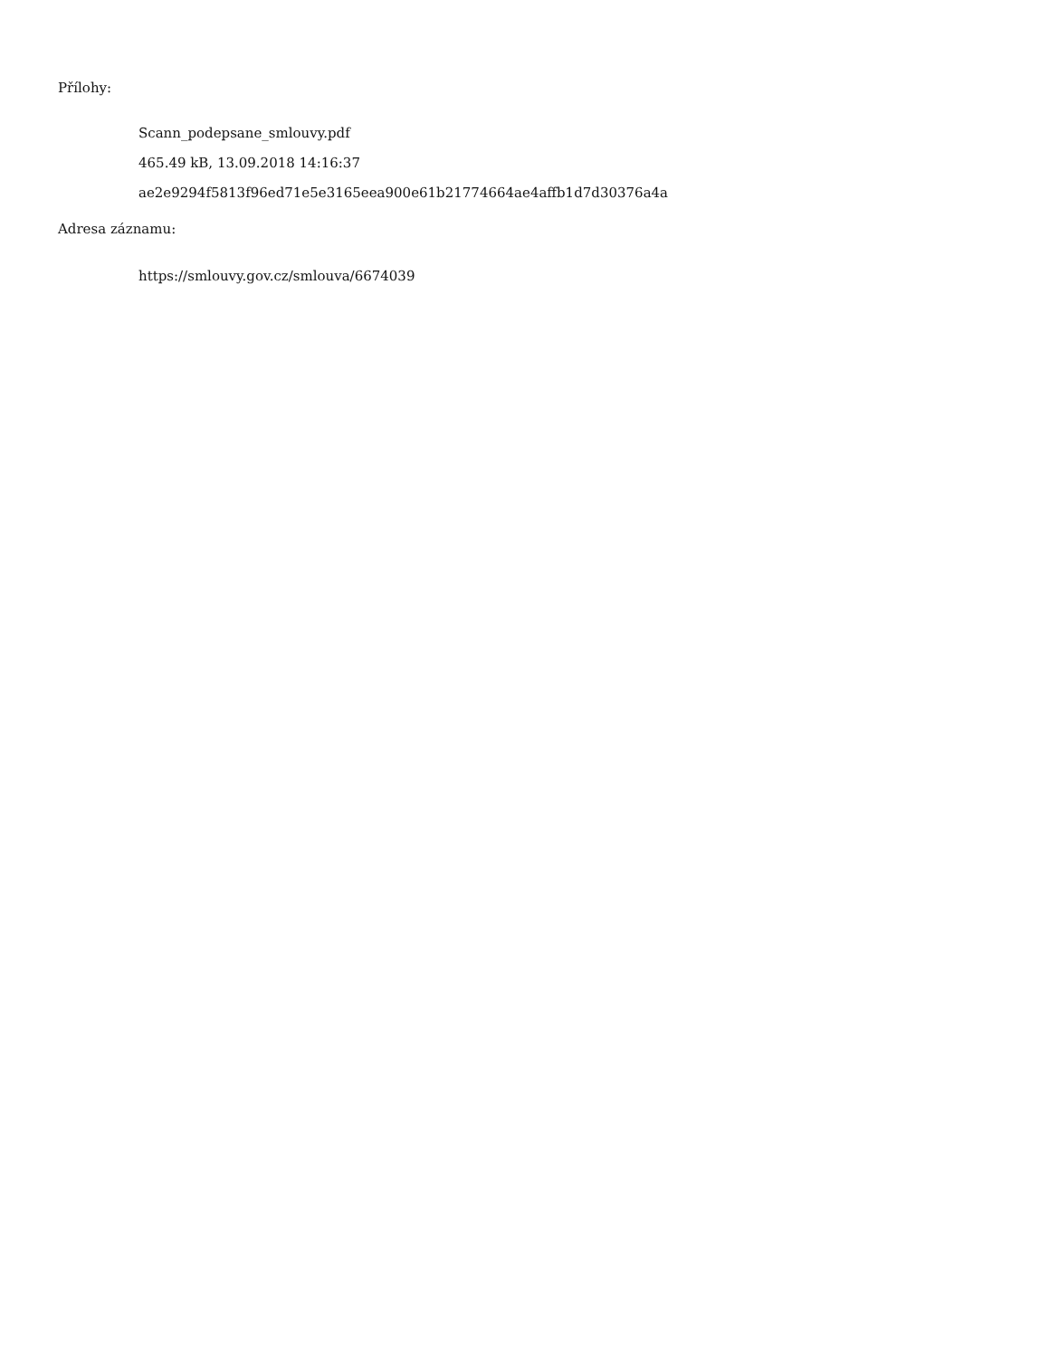Přílohy:
Scann_podepsane_smlouvy.pdf
465.49 kB, 13.09.2018 14:16:37
ae2e9294f5813f96ed71e5e3165eea900e61b21774664ae4affb1d7d30376a4a
Adresa záznamu:
https://smlouvy.gov.cz/smlouva/6674039